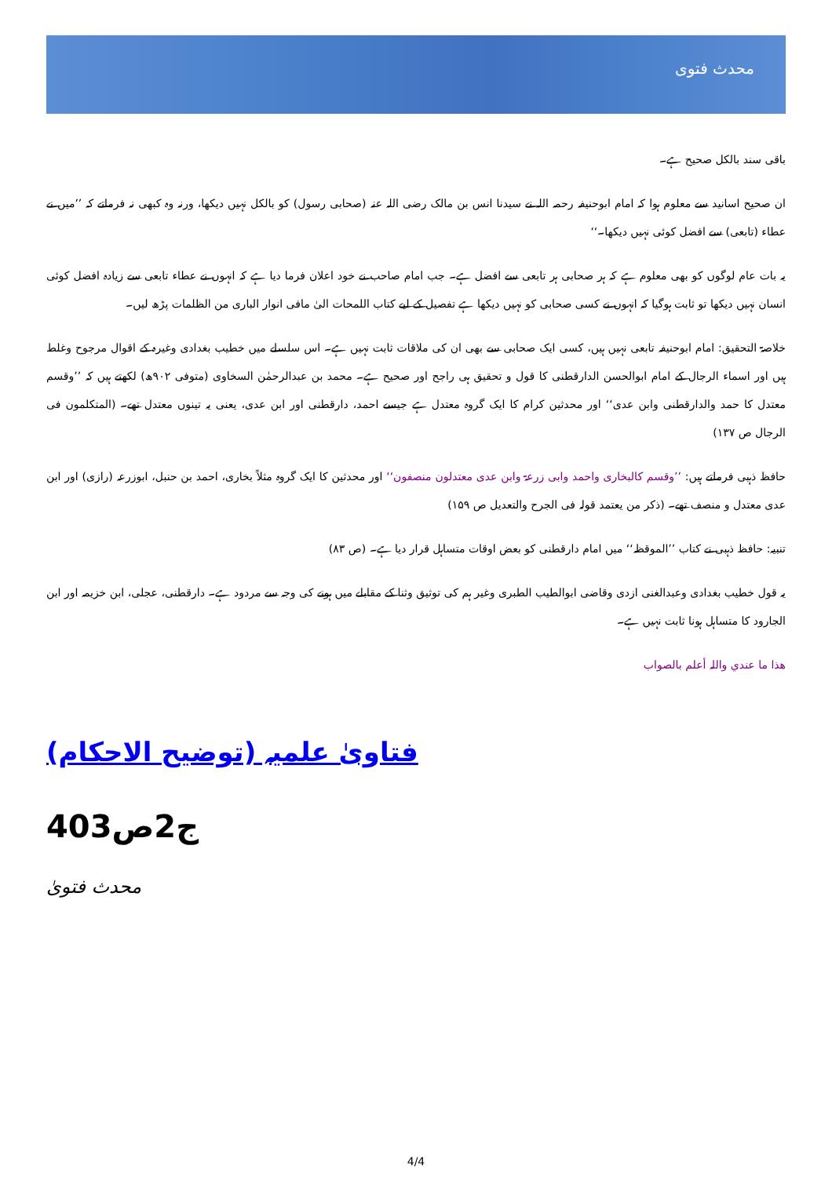محدث فتوی
باقی سند بالکل صحیح ہے۔
ان صحیح اسانید سے معلوم ہوا کہ امام ابوحنیفہ رحمہ اللہ نے سیدنا انس بن مالک رضی اللہ عنہ (صحابی رسول) کو بالکل نہیں دیکھا، ورنہ وہ کبھی نہ فرماتے کہ ’’میں نے عطاء (تابعی) سے افضل کوئی نہیں دیکھا۔‘‘
یہ بات عام لوگوں کو بھی معلوم ہے کہ ہر صحابی ہر تابعی سے افضل ہے۔ جب امام صاحب نے خود اعلان فرما دیا ہے کہ انہوں نے عطاء تابعی سے زیادہ افضل کوئی انسان نہیں دیکھا تو ثابت ہوگیا کہ انہوں نے کسی صحابی کو نہیں دیکھا ہے تفصیل کے لیے کتاب اللمحات الیٰ مافی انوار الباری من الظلمات پڑھ لیں۔
خلاصۃ التحقیق: امام ابوحنیفہ تابعی نہیں ہیں، کسی ایک صحابی سے بھی ان کی ملاقات ثابت نہیں ہے۔ اس سلسلے میں خطیب بغدادی وغیرہ کے اقوال مرجوح وغلط ہیں اور اسماء الرجال کے امام ابوالحسن الدارقطنی کا قول و تحقیق ہی راجح اور صحیح ہے۔ محمد بن عبدالرحمٰن السخاوی (متوفی ۹۰۲ھ) لکھتے ہیں کہ ’’وقسم معتدل کا حمد والدارقطنی وابن عدی‘‘ اور محدثین کرام کا ایک گروہ معتدل ہے جیسے احمد، دارقطنی اور ابن عدی، یعنی یہ تینوں معتدل تھے۔ (المتکلمون فی الرجال ص ۱۳۷)
حافظ ذہبی فرماتے ہیں: ’’وقسم کالبخاری واحمد وابی زرعۃ وابن عدی معتدلون منصفون‘‘ اور محدثین کا ایک گروہ مثلاً بخاری، احمد بن حنبل، ابوزرعہ (رازی) اور ابن عدی معتدل و منصف تھے۔ (ذکر من یعتمد قولہ فی الجرح والتعدیل ص ۱۵۹)
تنبیہ: حافظ ذہبی نے کتاب ’’الموقظہ‘‘ میں امام دارقطنی کو بعض اوقات متساہل قرار دیا ہے۔ (ص ۸۳)
یہ قول خطیب بغدادی وعبدالغنی ازدی وقاضی ابوالطیب الطبری وغیر ہم کی توثیق وثنا کے مقابلے میں ہونے کی وجہ سے مردود ہے۔ دارقطنی، عجلی، ابن خزیمہ اور ابن الجارود کا متساہل ہونا ثابت نہیں ہے۔
ھذا ما عندي واللہ أعلم بالصواب
فتاویٰ علمیہ (توضیح الاحکام)
ج2ص403
محدث فتویٰ
4/4